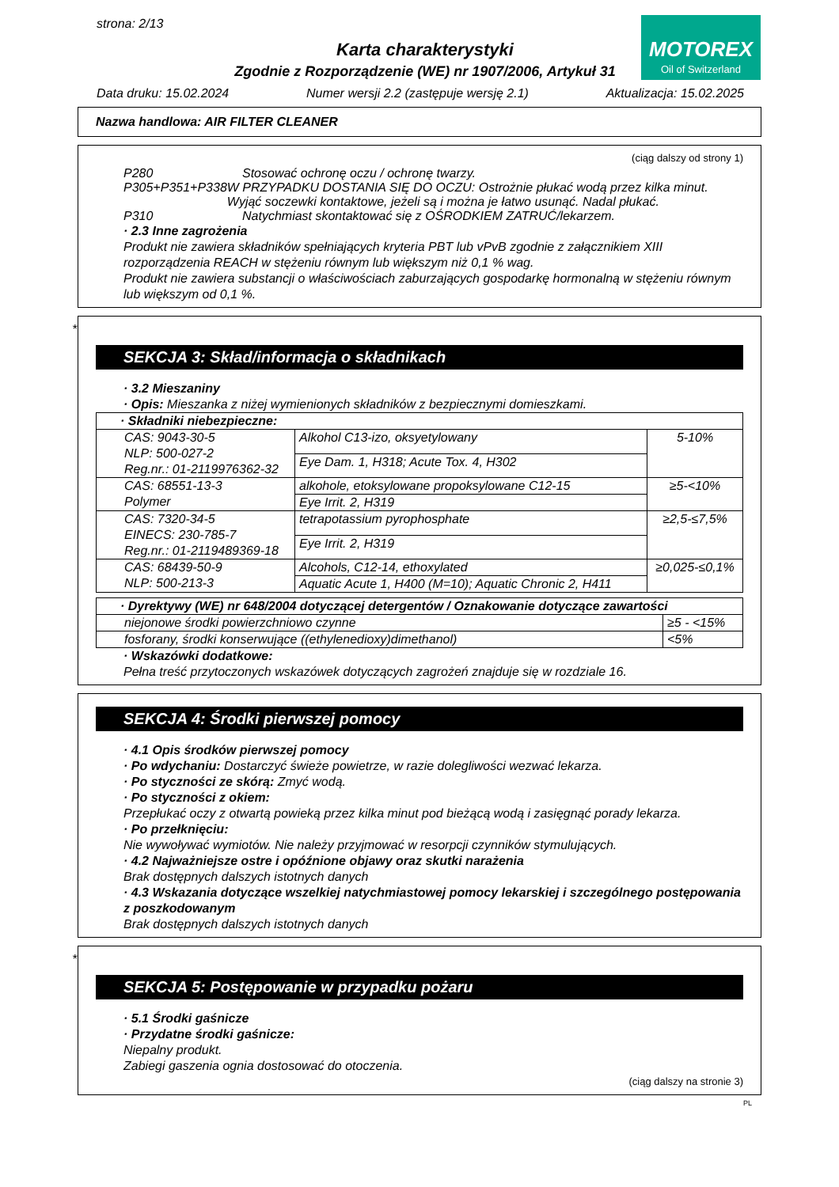strona: 2/13
MOTOREX
Oil of Switzerland
Karta charakterystyki
Zgodnie z Rozporządzenie (WE) nr 1907/2006, Artykuł 31
Data druku: 15.02.2024 Numer wersji 2.2 (zastępuje wersję 2.1) Aktualizacja: 15.02.2025
Nazwa handlowa: AIR FILTER CLEANER
(ciąg dalszy od strony 1)
P280 Stosować ochronę oczu / ochronę twarzy.
P305+P351+P338 W PRZYPADKU DOSTANIA SIĘ DO OCZU: Ostrożnie płukać wodą przez kilka minut. Wyjąć soczewki kontaktowe, jeżeli są i można je łatwo usunąć. Nadal płukać.
P310 Natychmiast skontaktować się z OŚRODKIEM ZATRUĆ/lekarzem.
· 2.3 Inne zagrożenia
Produkt nie zawiera składników spełniających kryteria PBT lub vPvB zgodnie z załącznikiem XIII rozporządzenia REACH w stężeniu równym lub większym niż 0,1 % wag.
Produkt nie zawiera substancji o właściwościach zaburzających gospodarkę hormonalną w stężeniu równym lub większym od 0,1 %.
*
SEKCJA 3: Skład/informacja o składnikach
· 3.2 Mieszaniny
· Opis: Mieszanka z niżej wymienionych składników z bezpiecznymi domieszkami.
| · Składniki niebezpieczne: | | |
| CAS: 9043-30-5 NLP: 500-027-2 Reg.nr.: 01-2119976362-32 | Alkohol C13-izo, oksyetylowany | 5-10% |
| | Eye Dam. 1, H318; Acute Tox. 4, H302 | |
| CAS: 68551-13-3 Polymer | alkohole, etoksylowane propoksylowane C12-15 | ≥5-<10% |
| | Eye Irrit. 2, H319 | |
| CAS: 7320-34-5 EINECS: 230-785-7 Reg.nr.: 01-2119489369-18 | tetrapotassium pyrophosphate | ≥2,5-≤7,5% |
| | Eye Irrit. 2, H319 | |
| CAS: 68439-50-9 NLP: 500-213-3 | Alcohols, C12-14, ethoxylated | ≥0,025-≤0,1% |
| | Aquatic Acute 1, H400 (M=10); Aquatic Chronic 2, H411 | |
| · Dyrektywy (WE) nr 648/2004 dotyczącej detergentów / Oznakowanie dotyczące zawartości | |
| niejonowe środki powierzchniowo czynne | ≥5 - <15% |
| fosforany, środki konserwujące ((ethylenedioxy)dimethanol) | <5% |
· Wskazówki dodatkowe:
Pełna treść przytoczonych wskazówek dotyczących zagrożeń znajduje się w rozdziale 16.
SEKCJA 4: Środki pierwszej pomocy
· 4.1 Opis środków pierwszej pomocy
· Po wdychaniu: Dostarczyć świeże powietrze, w razie dolegliwości wezwać lekarza.
· Po styczności ze skórą: Zmyć wodą.
· Po styczności z okiem:
Przepłukać oczy z otwartą powieką przez kilka minut pod bieżącą wodą i zasięgnąć porady lekarza.
· Po przełknięciu:
Nie wywoływać wymiotów. Nie należy przyjmować w resorpcji czynników stymulujących.
· 4.2 Najważniejsze ostre i opóźnione objawy oraz skutki narażenia
Brak dostępnych dalszych istotnych danych
· 4.3 Wskazania dotyczące wszelkiej natychmiastowej pomocy lekarskiej i szczególnego postępowania z poszkodowanym
Brak dostępnych dalszych istotnych danych
*
SEKCJA 5: Postępowanie w przypadku pożaru
· 5.1 Środki gaśnicze
· Przydatne środki gaśnicze:
Niepalny produkt.
Zabiegi gaszenia ognia dostosować do otoczenia.
(ciąg dalszy na stronie 3)
PL